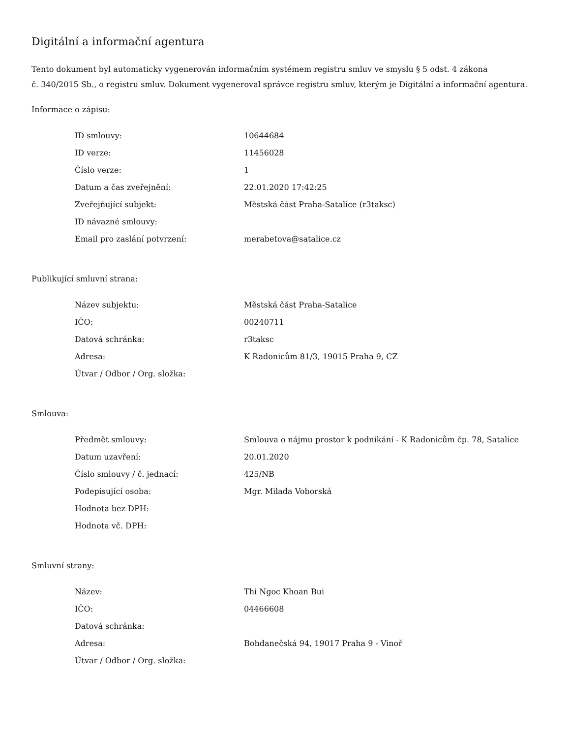Digitální a informační agentura
Tento dokument byl automaticky vygenerován informačním systémem registru smluv ve smyslu § 5 odst. 4 zákona
č. 340/2015 Sb., o registru smluv. Dokument vygeneroval správce registru smluv, kterým je Digitální a informační agentura.
Informace o zápisu:
| ID smlouvy: | 10644684 |
| ID verze: | 11456028 |
| Číslo verze: | 1 |
| Datum a čas zveřejnění: | 22.01.2020 17:42:25 |
| Zveřejňující subjekt: | Městská část Praha-Satalice (r3taksc) |
| ID návazné smlouvy: | |
| Email pro zaslání potvrzení: | merabetova@satalice.cz |
Publikující smluvní strana:
| Název subjektu: | Městská část Praha-Satalice |
| IČO: | 00240711 |
| Datová schránka: | r3taksc |
| Adresa: | K Radonicům 81/3, 19015 Praha 9, CZ |
| Útvar / Odbor / Org. složka: | |
Smlouva:
| Předmět smlouvy: | Smlouva o nájmu prostor k podnikání - K Radonicům čp. 78, Satalice |
| Datum uzavření: | 20.01.2020 |
| Číslo smlouvy / č. jednací: | 425/NB |
| Podepisující osoba: | Mgr. Milada Voborská |
| Hodnota bez DPH: | |
| Hodnota vč. DPH: | |
Smluvní strany:
| Název: | Thi Ngoc Khoan Bui |
| IČO: | 04466608 |
| Datová schránka: | |
| Adresa: | Bohdanečská 94, 19017 Praha 9 - Vinoř |
| Útvar / Odbor / Org. složka: | |